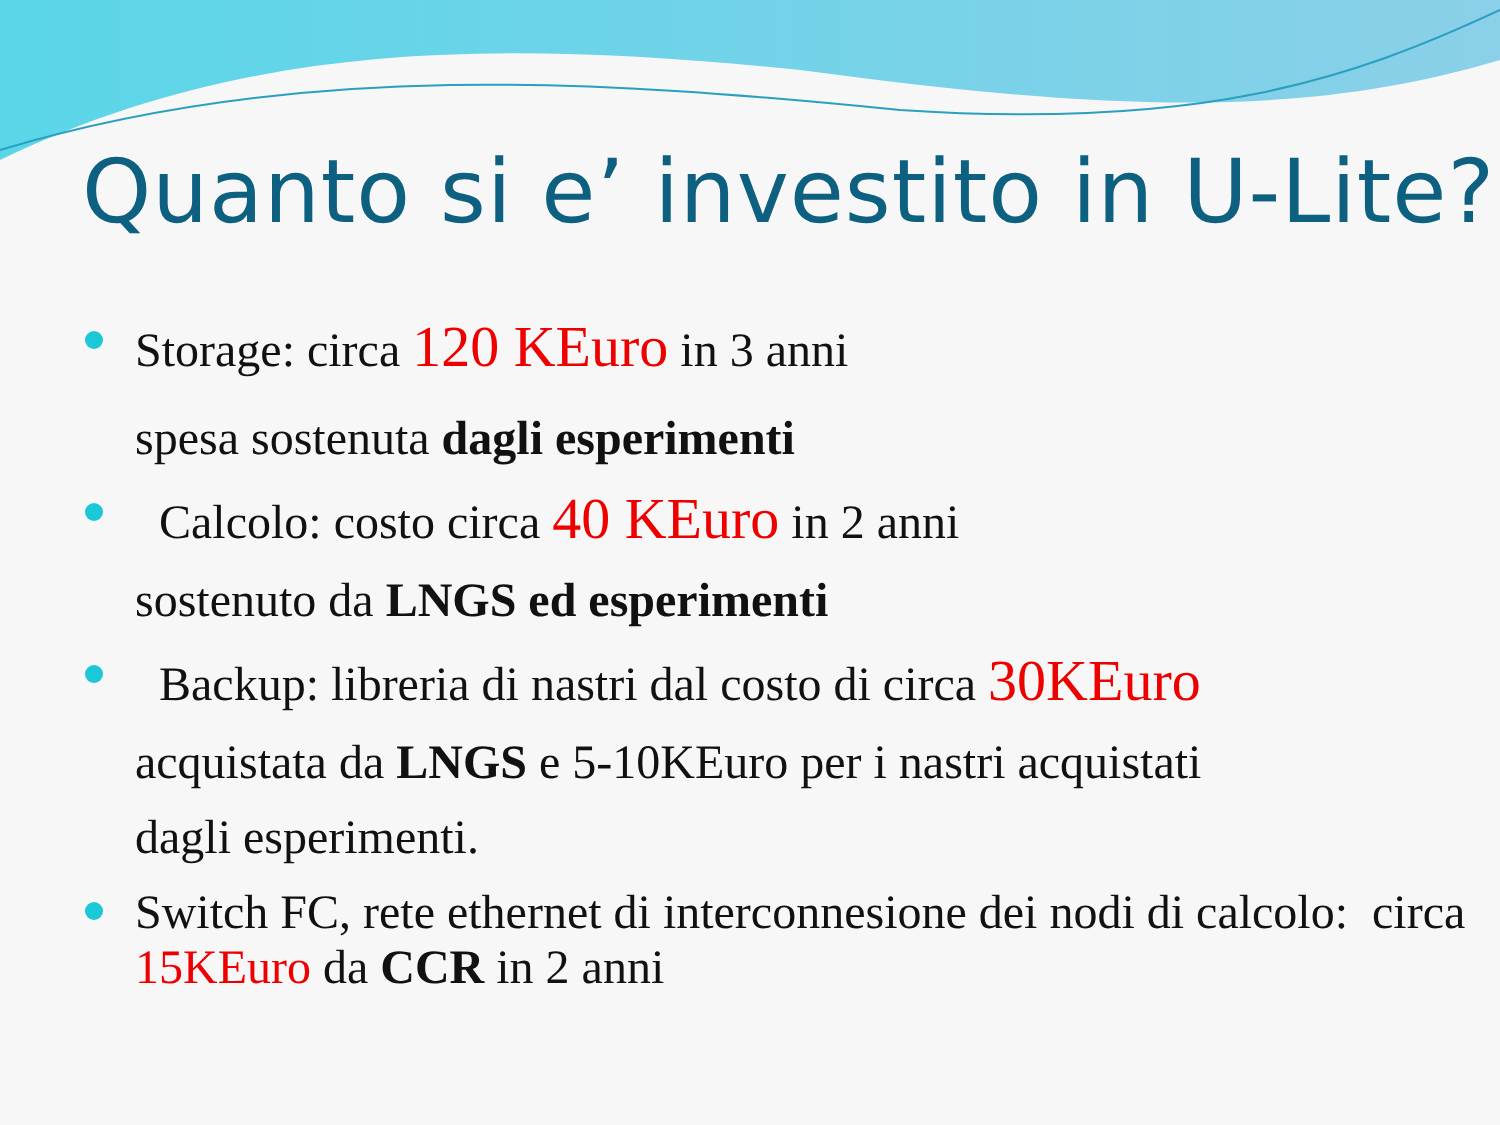Quanto si e’ investito in U-Lite?
Storage: circa 120 KEuro in 3 anni
spesa sostenuta dagli esperimenti
Calcolo: costo circa 40 KEuro in 2 anni
sostenuto da LNGS ed esperimenti
Backup: libreria di nastri dal costo di circa 30KEuro
acquistata da LNGS e 5-10KEuro per i nastri acquistati
dagli esperimenti.
Switch FC, rete ethernet di interconnesione dei nodi di calcolo: circa 15KEuro da CCR in 2 anni